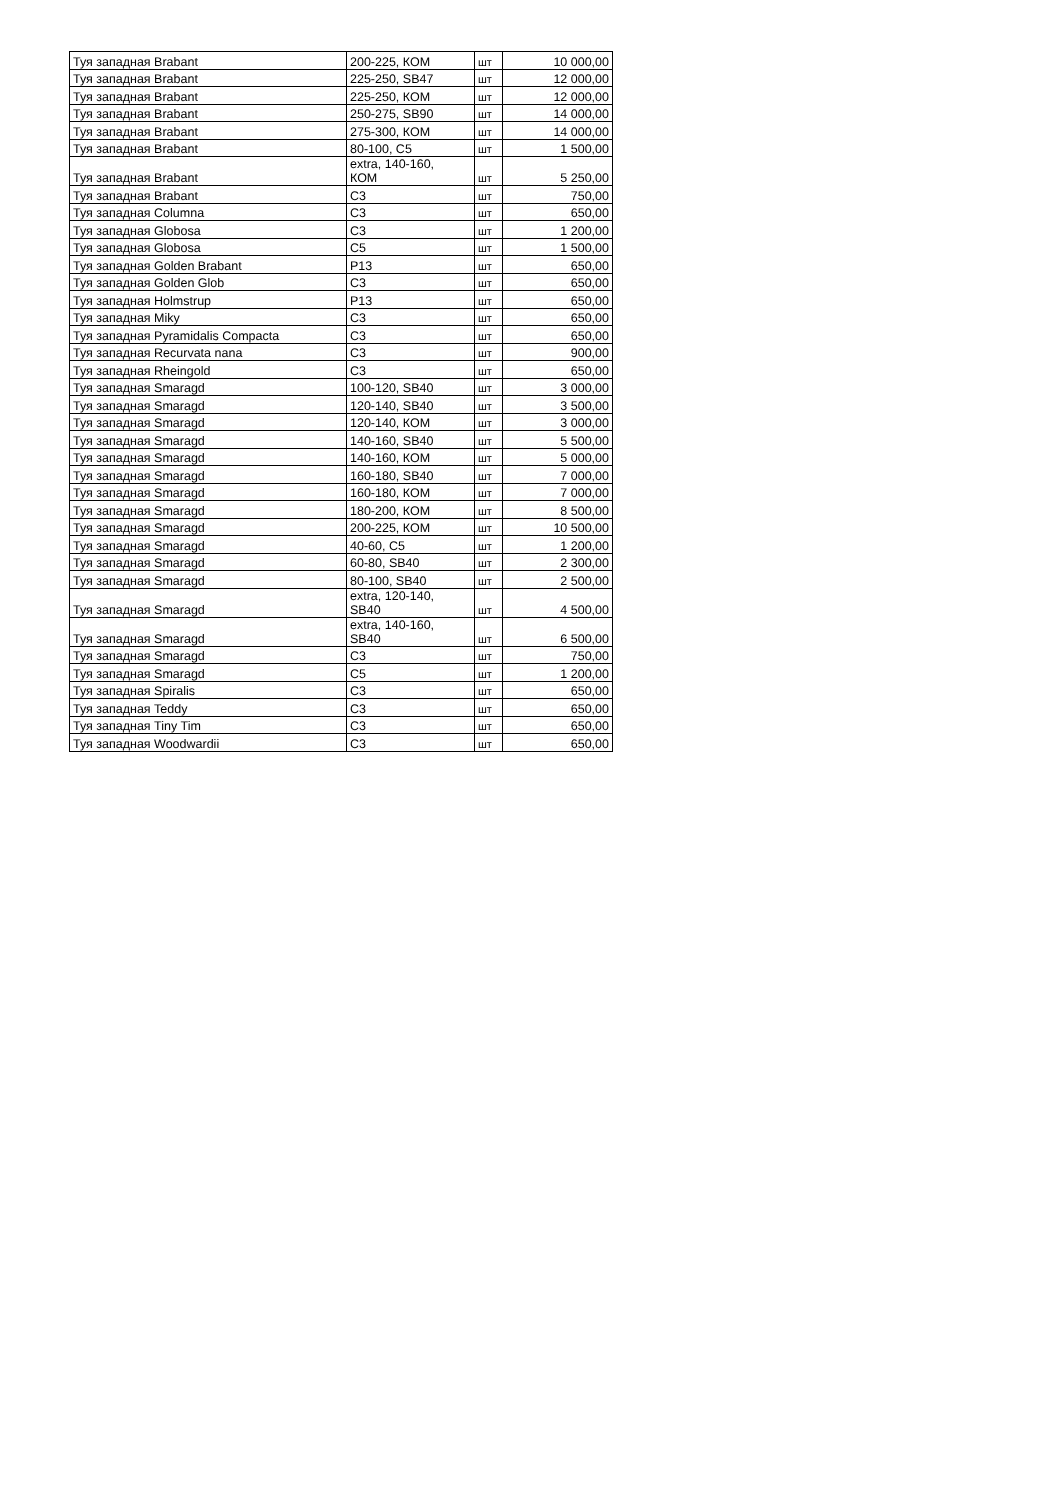| Туя западная Brabant | 200-225, КОМ | шт | 10 000,00 |
| Туя западная Brabant | 225-250, SB47 | шт | 12 000,00 |
| Туя западная Brabant | 225-250, КОМ | шт | 12 000,00 |
| Туя западная Brabant | 250-275, SB90 | шт | 14 000,00 |
| Туя западная Brabant | 275-300, КОМ | шт | 14 000,00 |
| Туя западная Brabant | 80-100, C5 | шт | 1 500,00 |
| Туя западная Brabant | extra, 140-160, КОМ | шт | 5 250,00 |
| Туя западная Brabant | C3 | шт | 750,00 |
| Туя западная Columna | C3 | шт | 650,00 |
| Туя западная Globosa | C3 | шт | 1 200,00 |
| Туя западная Globosa | C5 | шт | 1 500,00 |
| Туя западная Golden Brabant | P13 | шт | 650,00 |
| Туя западная Golden Glob | C3 | шт | 650,00 |
| Туя западная Holmstrup | P13 | шт | 650,00 |
| Туя западная Miky | C3 | шт | 650,00 |
| Туя западная Pyramidalis Compacta | C3 | шт | 650,00 |
| Туя западная Recurvata nana | C3 | шт | 900,00 |
| Туя западная Rheingold | C3 | шт | 650,00 |
| Туя западная Smaragd | 100-120, SB40 | шт | 3 000,00 |
| Туя западная Smaragd | 120-140, SB40 | шт | 3 500,00 |
| Туя западная Smaragd | 120-140, КОМ | шт | 3 000,00 |
| Туя западная Smaragd | 140-160, SB40 | шт | 5 500,00 |
| Туя западная Smaragd | 140-160, КОМ | шт | 5 000,00 |
| Туя западная Smaragd | 160-180, SB40 | шт | 7 000,00 |
| Туя западная Smaragd | 160-180, КОМ | шт | 7 000,00 |
| Туя западная Smaragd | 180-200, КОМ | шт | 8 500,00 |
| Туя западная Smaragd | 200-225, КОМ | шт | 10 500,00 |
| Туя западная Smaragd | 40-60, C5 | шт | 1 200,00 |
| Туя западная Smaragd | 60-80, SB40 | шт | 2 300,00 |
| Туя западная Smaragd | 80-100, SB40 | шт | 2 500,00 |
| Туя западная Smaragd | extra, 120-140, SB40 | шт | 4 500,00 |
| Туя западная Smaragd | extra, 140-160, SB40 | шт | 6 500,00 |
| Туя западная Smaragd | C3 | шт | 750,00 |
| Туя западная Smaragd | C5 | шт | 1 200,00 |
| Туя западная Spiralis | C3 | шт | 650,00 |
| Туя западная Teddy | C3 | шт | 650,00 |
| Туя западная Tiny Tim | C3 | шт | 650,00 |
| Туя западная Woodwardii | C3 | шт | 650,00 |